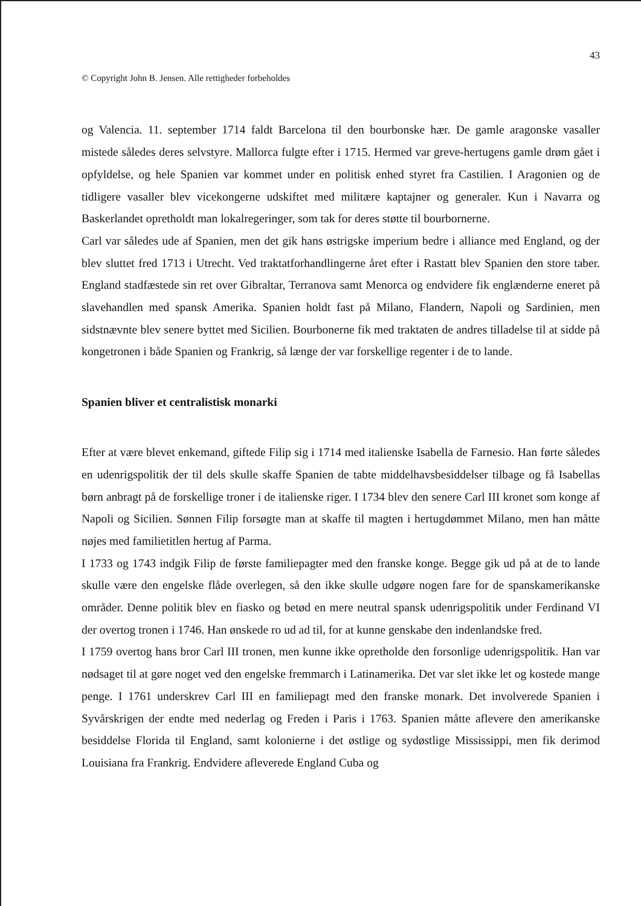43
© Copyright John B. Jensen. Alle rettigheder forbeholdes
og Valencia. 11. september 1714 faldt Barcelona til den bourbonske hær. De gamle aragonske vasaller mistede således deres selvstyre. Mallorca fulgte efter i 1715. Hermed var greve-hertugens gamle drøm gået i opfyldelse, og hele Spanien var kommet under en politisk enhed styret fra Castilien. I Aragonien og de tidligere vasaller blev vicekongerne udskiftet med militære kaptajner og generaler. Kun i Navarra og Baskerlandet opretholdt man lokalregeringer, som tak for deres støtte til bourbornerne.
Carl var således ude af Spanien, men det gik hans østrigske imperium bedre i alliance med England, og der blev sluttet fred 1713 i Utrecht. Ved traktatforhandlingerne året efter i Rastatt blev Spanien den store taber. England stadfæstede sin ret over Gibraltar, Terranova samt Menorca og endvidere fik englænderne eneret på slavehandlen med spansk Amerika. Spanien holdt fast på Milano, Flandern, Napoli og Sardinien, men sidstnævnte blev senere byttet med Sicilien. Bourbonerne fik med traktaten de andres tilladelse til at sidde på kongetronen i både Spanien og Frankrig, så længe der var forskellige regenter i de to lande.
Spanien bliver et centralistisk monarki
Efter at være blevet enkemand, giftede Filip sig i 1714 med italienske Isabella de Farnesio. Han førte således en udenrigspolitik der til dels skulle skaffe Spanien de tabte middelhavsbesiddelser tilbage og få Isabellas børn anbragt på de forskellige troner i de italienske riger. I 1734 blev den senere Carl III kronet som konge af Napoli og Sicilien. Sønnen Filip forsøgte man at skaffe til magten i hertugdømmet Milano, men han måtte nøjes med familietitlen hertug af Parma.
I 1733 og 1743 indgik Filip de første familiepagter med den franske konge. Begge gik ud på at de to lande skulle være den engelske flåde overlegen, så den ikke skulle udgøre nogen fare for de spanskamerikanske områder. Denne politik blev en fiasko og betød en mere neutral spansk udenrigspolitik under Ferdinand VI der overtog tronen i 1746. Han ønskede ro ud ad til, for at kunne genskabe den indenlandske fred.
I 1759 overtog hans bror Carl III tronen, men kunne ikke opretholde den forsonlige udenrigspolitik. Han var nødsaget til at gøre noget ved den engelske fremmarch i Latinamerika. Det var slet ikke let og kostede mange penge. I 1761 underskrev Carl III en familiepagt med den franske monark. Det involverede Spanien i Syvårskrigen der endte med nederlag og Freden i Paris i 1763. Spanien måtte aflevere den amerikanske besiddelse Florida til England, samt kolonierne i det østlige og sydøstlige Mississippi, men fik derimod Louisiana fra Frankrig. Endvidere afleverede England Cuba og